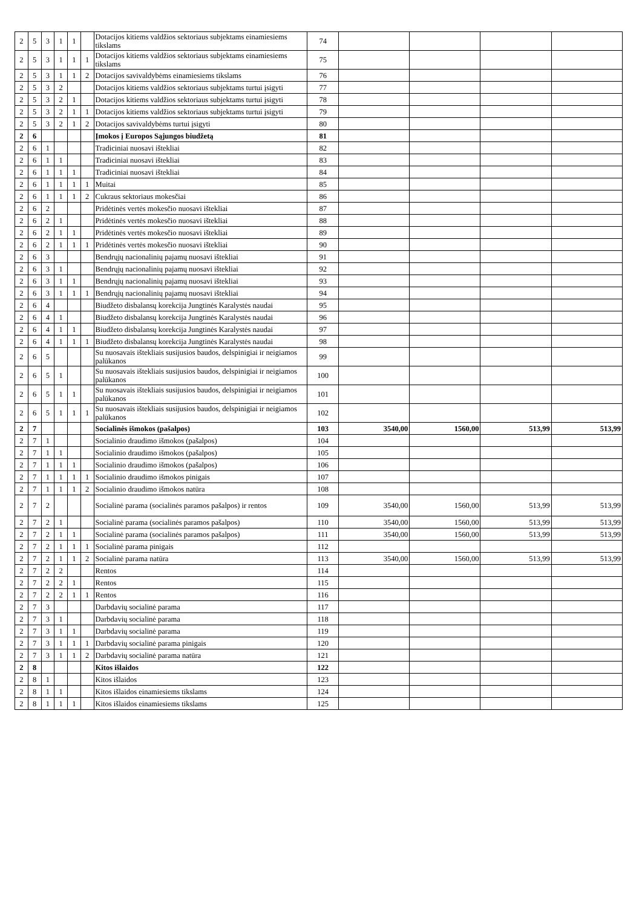| 2 | 5 | 3 | 1 | 1 | | Dotacijos kitiems valdžios sektoriaus subjektams einamiesiems tikslams | 74 | | | | |
| 2 | 5 | 3 | 1 | 1 | 1 | Dotacijos kitiems valdžios sektoriaus subjektams einamiesiems tikslams | 75 | | | | |
| 2 | 5 | 3 | 1 | 1 | 2 | Dotacijos savivaldybėms einamiesiems tikslams | 76 | | | | |
| 2 | 5 | 3 | 2 | | | Dotacijos kitiems valdžios sektoriaus subjektams turtui įsigyti | 77 | | | | |
| 2 | 5 | 3 | 2 | 1 | | Dotacijos kitiems valdžios sektoriaus subjektams turtui įsigyti | 78 | | | | |
| 2 | 5 | 3 | 2 | 1 | 1 | Dotacijos kitiems valdžios sektoriaus subjektams turtui įsigyti | 79 | | | | |
| 2 | 5 | 3 | 2 | 1 | 2 | Dotacijos savivaldybėms turtui įsigyti | 80 | | | | |
| 2 | 6 | | | | | Įmokos į Europos Sąjungos biudžetą | 81 | | | | |
| 2 | 6 | 1 | | | | Tradiciniai nuosavi ištekliai | 82 | | | | |
| 2 | 6 | 1 | 1 | | | Tradiciniai nuosavi ištekliai | 83 | | | | |
| 2 | 6 | 1 | 1 | 1 | | Tradiciniai nuosavi ištekliai | 84 | | | | |
| 2 | 6 | 1 | 1 | 1 | 1 | Muitai | 85 | | | | |
| 2 | 6 | 1 | 1 | 1 | 2 | Cukraus sektoriaus mokesčiai | 86 | | | | |
| 2 | 6 | 2 | | | | Pridėtinės vertės mokesčio nuosavi ištekliai | 87 | | | | |
| 2 | 6 | 2 | 1 | | | Pridėtinės vertės mokesčio nuosavi ištekliai | 88 | | | | |
| 2 | 6 | 2 | 1 | 1 | | Pridėtinės vertės mokesčio nuosavi ištekliai | 89 | | | | |
| 2 | 6 | 2 | 1 | 1 | 1 | Pridėtinės vertės mokesčio nuosavi ištekliai | 90 | | | | |
| 2 | 6 | 3 | | | | Bendrųjų nacionalinių pajamų nuosavi ištekliai | 91 | | | | |
| 2 | 6 | 3 | 1 | | | Bendrųjų nacionalinių pajamų nuosavi ištekliai | 92 | | | | |
| 2 | 6 | 3 | 1 | 1 | | Bendrųjų nacionalinių pajamų nuosavi ištekliai | 93 | | | | |
| 2 | 6 | 3 | 1 | 1 | 1 | Bendrųjų nacionalinių pajamų nuosavi ištekliai | 94 | | | | |
| 2 | 6 | 4 | | | | Biudžeto disbalansų korekcija Jungtinės Karalystės naudai | 95 | | | | |
| 2 | 6 | 4 | 1 | | | Biudžeto disbalansų korekcija Jungtinės Karalystės naudai | 96 | | | | |
| 2 | 6 | 4 | 1 | 1 | | Biudžeto disbalansų korekcija Jungtinės Karalystės naudai | 97 | | | | |
| 2 | 6 | 4 | 1 | 1 | 1 | Biudžeto disbalansų korekcija Jungtinės Karalystės naudai | 98 | | | | |
| 2 | 6 | 5 | | | | Su nuosavais ištekliais susijusios baudos, delspinigiai ir neigiamos palūkanos | 99 | | | | |
| 2 | 6 | 5 | 1 | | | Su nuosavais ištekliais susijusios baudos, delspinigiai ir neigiamos palūkanos | 100 | | | | |
| 2 | 6 | 5 | 1 | 1 | | Su nuosavais ištekliais susijusios baudos, delspinigiai ir neigiamos palūkanos | 101 | | | | |
| 2 | 6 | 5 | 1 | 1 | 1 | Su nuosavais ištekliais susijusios baudos, delspinigiai ir neigiamos palūkanos | 102 | | | | |
| 2 | 7 | | | | | Socialinės išmokos (pašalpos) | 103 | 3540,00 | 1560,00 | 513,99 | 513,99 |
| 2 | 7 | 1 | | | | Socialinio draudimo išmokos (pašalpos) | 104 | | | | |
| 2 | 7 | 1 | 1 | | | Socialinio draudimo išmokos (pašalpos) | 105 | | | | |
| 2 | 7 | 1 | 1 | 1 | | Socialinio draudimo išmokos (pašalpos) | 106 | | | | |
| 2 | 7 | 1 | 1 | 1 | 1 | Socialinio draudimo išmokos pinigais | 107 | | | | |
| 2 | 7 | 1 | 1 | 1 | 2 | Socialinio draudimo išmokos natūra | 108 | | | | |
| 2 | 7 | 2 | | | | Socialinė parama (socialinės paramos pašalpos) ir rentos | 109 | 3540,00 | 1560,00 | 513,99 | 513,99 |
| 2 | 7 | 2 | 1 | | | Socialinė parama (socialinės paramos pašalpos) | 110 | 3540,00 | 1560,00 | 513,99 | 513,99 |
| 2 | 7 | 2 | 1 | 1 | | Socialinė parama (socialinės paramos pašalpos) | 111 | 3540,00 | 1560,00 | 513,99 | 513,99 |
| 2 | 7 | 2 | 1 | 1 | 1 | Socialinė parama pinigais | 112 | | | | |
| 2 | 7 | 2 | 1 | 1 | 2 | Socialinė parama natūra | 113 | 3540,00 | 1560,00 | 513,99 | 513,99 |
| 2 | 7 | 2 | 2 | | | Rentos | 114 | | | | |
| 2 | 7 | 2 | 2 | 1 | | Rentos | 115 | | | | |
| 2 | 7 | 2 | 2 | 1 | 1 | Rentos | 116 | | | | |
| 2 | 7 | 3 | | | | Darbdavių socialinė parama | 117 | | | | |
| 2 | 7 | 3 | 1 | | | Darbdavių socialinė parama | 118 | | | | |
| 2 | 7 | 3 | 1 | 1 | | Darbdavių socialinė parama | 119 | | | | |
| 2 | 7 | 3 | 1 | 1 | 1 | Darbdavių socialinė parama pinigais | 120 | | | | |
| 2 | 7 | 3 | 1 | 1 | 2 | Darbdavių socialinė parama natūra | 121 | | | | |
| 2 | 8 | | | | | Kitos išlaidos | 122 | | | | |
| 2 | 8 | 1 | | | | Kitos išlaidos | 123 | | | | |
| 2 | 8 | 1 | 1 | | | Kitos išlaidos einamiesiems tikslams | 124 | | | | |
| 2 | 8 | 1 | 1 | 1 | | Kitos išlaidos einamiesiems tikslams | 125 | | | | |